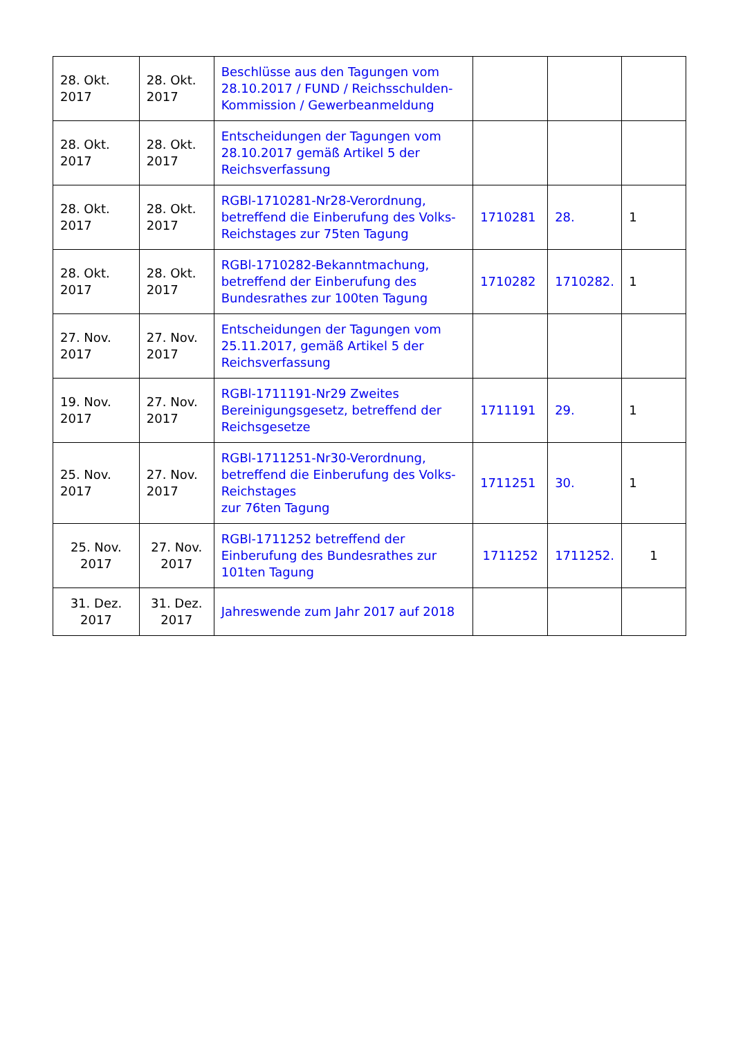| 28. Okt. 2017 | 28. Okt. 2017 | Beschlüsse aus den Tagungen vom 28.10.2017 / FUND / Reichsschulden-Kommission / Gewerbeanmeldung | | | |
| 28. Okt. 2017 | 28. Okt. 2017 | Entscheidungen der Tagungen vom 28.10.2017 gemäß Artikel 5 der Reichsverfassung | | | |
| 28. Okt. 2017 | 28. Okt. 2017 | RGBl-1710281-Nr28-Verordnung, betreffend die Einberufung des Volks-Reichstages zur 75ten Tagung | 1710281 | 28. | 1 |
| 28. Okt. 2017 | 28. Okt. 2017 | RGBl-1710282-Bekanntmachung, betreffend der Einberufung des Bundesrathes zur 100ten Tagung | 1710282 | 1710282. | 1 |
| 27. Nov. 2017 | 27. Nov. 2017 | Entscheidungen der Tagungen vom 25.11.2017, gemäß Artikel 5 der Reichsverfassung | | | |
| 19. Nov. 2017 | 27. Nov. 2017 | RGBl-1711191-Nr29 Zweites Bereinigungsgesetz, betreffend der Reichsgesetze | 1711191 | 29. | 1 |
| 25. Nov. 2017 | 27. Nov. 2017 | RGBl-1711251-Nr30-Verordnung, betreffend die Einberufung des Volks-Reichstages zur 76ten Tagung | 1711251 | 30. | 1 |
| 25. Nov. 2017 | 27. Nov. 2017 | RGBl-1711252 betreffend der Einberufung des Bundesrathes zur 101ten Tagung | 1711252 | 1711252. | 1 |
| 31. Dez. 2017 | 31. Dez. 2017 | Jahreswende zum Jahr 2017 auf 2018 | | | |